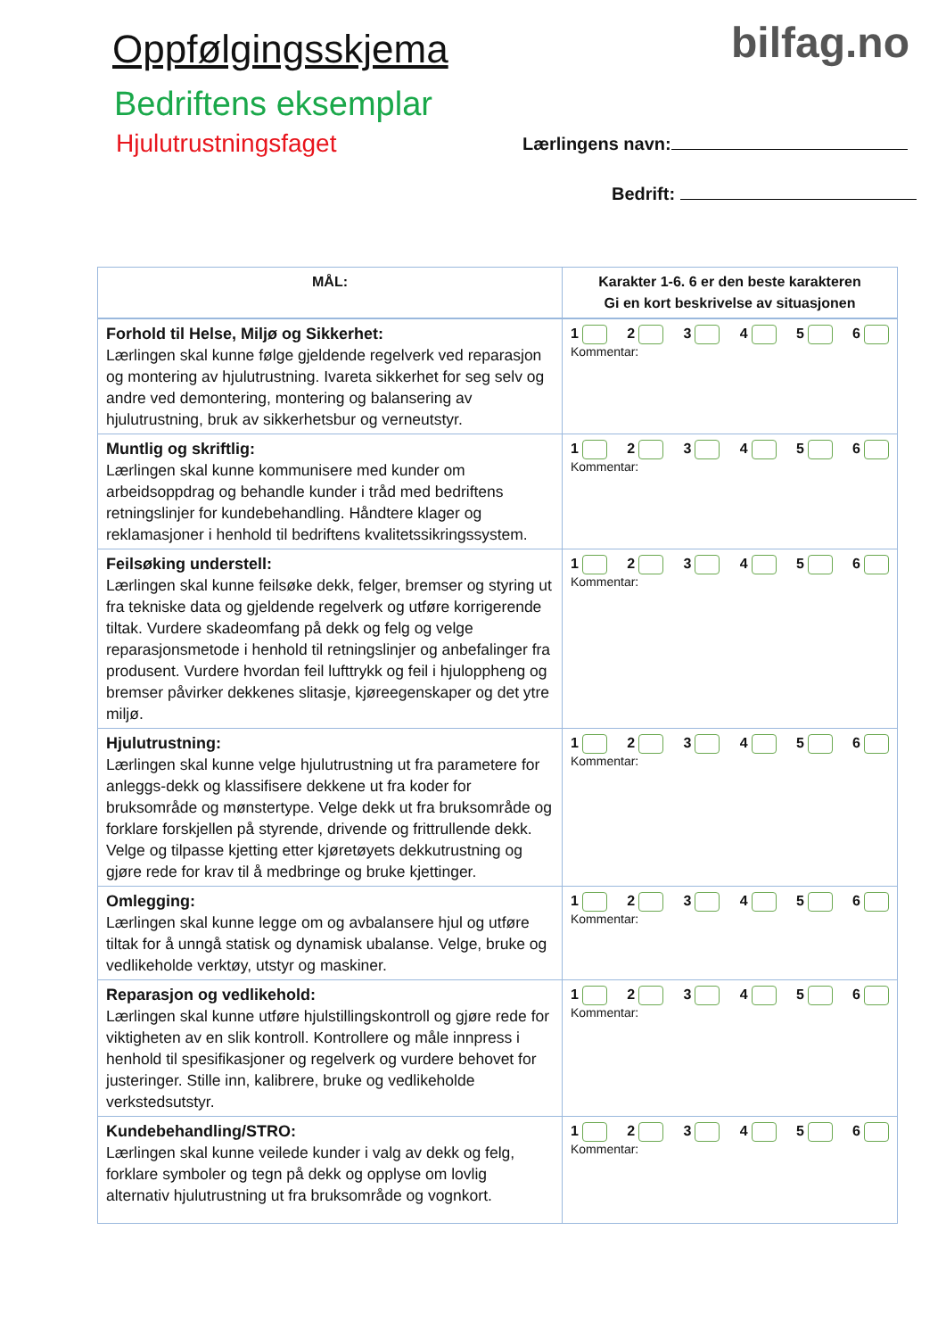Oppfølgingsskjema
Bedriftens eksemplar
Hjulutrustningsfaget
bilfag.no
Lærlingens navn:
Bedrift:
| MÅL: | Karakter 1-6. 6 er den beste karakteren Gi en kort beskrivelse av situasjonen |
| --- | --- |
| Forhold til Helse, Miljø og Sikkerhet: Lærlingen skal kunne følge gjeldende regelverk ved reparasjon og montering av hjulutrustning. Ivareta sikkerhet for seg selv og andre ved demontering, montering og balansering av hjulutrustning, bruk av sikkerhetsbur og verneutstyr. | 1 2 3 4 5 6 Kommentar: |
| Muntlig og skriftlig: Lærlingen skal kunne kommunisere med kunder om arbeidsoppdrag og behandle kunder i tråd med bedriftens retningslinjer for kundebehandling. Håndtere klager og reklamasjoner i henhold til bedriftens kvalitetssikringssystem. | 1 2 3 4 5 6 Kommentar: |
| Feilsøking understell: Lærlingen skal kunne feilsøke dekk, felger, bremser og styring ut fra tekniske data og gjeldende regelverk og utføre korrigerende tiltak. Vurdere skadeomfang på dekk og felg og velge reparasjonsmetode i henhold til retningslinjer og anbefalinger fra produsent. Vurdere hvordan feil lufttrykk og feil i hjuloppheng og bremser påvirker dekkenes slitasje, kjøreegenskaper og det ytre miljø. | 1 2 3 4 5 6 Kommentar: |
| Hjulutrustning: Lærlingen skal kunne velge hjulutrustning ut fra parametere for anleggs-dekk og klassifisere dekkene ut fra koder for bruksområde og mønstertype. Velge dekk ut fra bruksområde og forklare forskjellen på styrende, drivende og frittrullende dekk. Velge og tilpasse kjetting etter kjøretøyets dekkutrustning og gjøre rede for krav til å medbringe og bruke kjettinger. | 1 2 3 4 5 6 Kommentar: |
| Omlegging: Lærlingen skal kunne legge om og avbalansere hjul og utføre tiltak for å unngå statisk og dynamisk ubalanse. Velge, bruke og vedlikeholde verktøy, utstyr og maskiner. | 1 2 3 4 5 6 Kommentar: |
| Reparasjon og vedlikehold: Lærlingen skal kunne utføre hjulstillingskontroll og gjøre rede for viktigheten av en slik kontroll. Kontrollere og måle innpress i henhold til spesifikasjoner og regelverk og vurdere behovet for justeringer. Stille inn, kalibrere, bruke og vedlikeholde verkstedsutstyr. | 1 2 3 4 5 6 Kommentar: |
| Kundebehandling/STRO: Lærlingen skal kunne veilede kunder i valg av dekk og felg, forklare symboler og tegn på dekk og opplyse om lovlig alternativ hjulutrustning ut fra bruksområde og vognkort. | 1 2 3 4 5 6 Kommentar: |